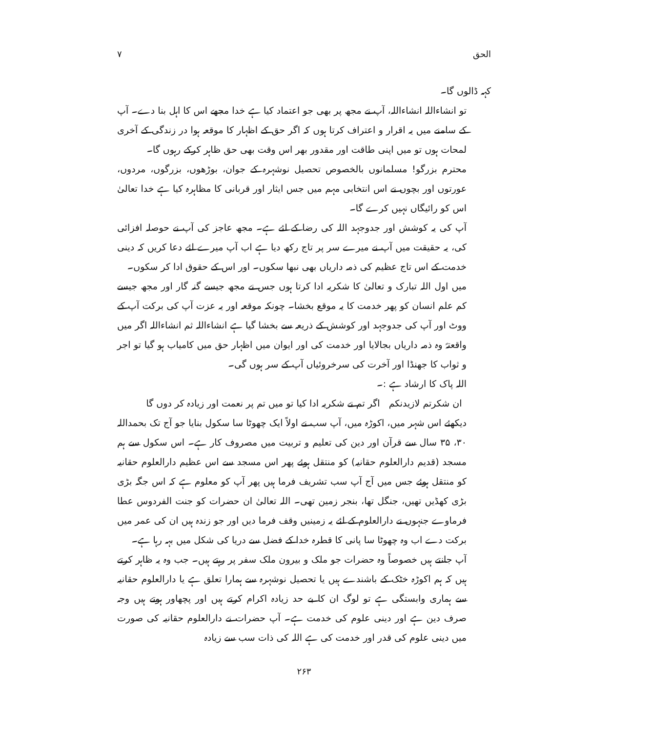الحق ۷
کہہ ڈالوں گا۔
تو انشاءاللہ انشاءاللہ، آپ نے مجھ پر بھی جو اعتماد کیا ہے خدا مجھے اس کا اہل بنا دے۔ آپ کے سامنے میں یہ اقرار و اعتراف کرتا ہوں کہ اگر حق کے اظہار کا موقعہ ہوا در زندگی کے آخری لمحات ہوں تو میں اپنی طاقت اور مقدور بھر اس وقت بھی حق ظاہر کرکے رہوں گا۔
محترم بزرگو! مسلمانوں بالخصوص تحصیل نوشہرہ کے جوان، بوڑھوں، بزرگوں، مردوں، عورتوں اور بچوں نے اس انتخابی مہم میں جس ایثار اور قربانی کا مظاہرہ کیا ہے خدا تعالیٰ اس کو رائیگاں نہیں کرے گا۔
آپ کی یہ کوشش اور جدوجہد اللہ کی رضا کے لئے ہے۔ مجھ عاجز کی آپ نے حوصلہ افزائی کی، یہ حقیقت میں آپ نے میرے سر پر تاج رکھ دیا ہے اب آپ میرے لئے دعا کریں کہ دینی خدمت کے اس تاج عظیم کی ذمہ داریاں بھی نبھا سکوں۔ اور اس کے حقوق ادا کر سکوں۔
میں اول اللہ تبارک و تعالیٰ کا شکریہ ادا کرتا ہوں جس نے مجھ جیسے گنہ گار اور مجھ جیسے کم علم انسان کو پھر خدمت کا یہ موقع بخشا۔ چونکہ موقعہ اور یہ عزت آپ کی برکت آپ کے ووٹ اور آپ کی جدوجہد اور کوشش کے ذریعہ سے بخشا گیا ہے انشاءاللہ ثم انشاءاللہ اگر میں واقعتہً وہ ذمہ داریاں بجالایا اور خدمت کی اور ایوان میں اظہار حق میں کامیاب ہو گیا تو اجر و ثواب کا جھنڈا اور آخرت کی سرخروئیاں آپ کے سر ہوں گی۔
اللہ پاک کا ارشاد ہے :۔
ان شکرتم لازیدنکم اگر تم نے شکریہ ادا کیا تو میں تم پر نعمت اور زیادہ کر دوں گا
دیکھئے اس شہر میں، اکوڑہ میں، آپ سب نے اولاً ایک چھوٹا سا سکول بنایا جو آج تک بحمداللہ ۳۰، ۳۵ سال سے قرآن اور دین کی تعلیم و تربیت میں مصروف کار ہے۔ اس سکول سے ہم مسجد (قدیم دارالعلوم حقانیہ) کو منتقل ہوئے پھر اس مسجد سے اس عظیم دارالعلوم حقانیہ کو منتقل ہوئے جس میں آج آپ سب تشریف فرما ہیں پھر آپ کو معلوم ہے کہ اس جگہ بڑی بڑی کھڈیں تھیں، جنگل تھا، بنجر زمین تھی۔ اللہ تعالیٰ ان حضرات کو جنت الفردوس عطا فرماوے جنہوں نے دارالعلوم کے لئے یہ زمینیں وقف فرما دیں اور جو زندہ ہیں ان کی عمر میں برکت دے اب وہ چھوٹا سا پانی کا قطرہ خدا کے فضل سے دریا کی شکل میں بہہ رہا ہے۔
آپ جانتے ہیں خصوصاً وہ حضرات جو ملک و بیرون ملک سفر پر رہتے ہیں۔ جب وہ یہ ظاہر کرتے ہیں کہ ہم اکوڑہ خٹک کے باشندے ہیں یا تحصیل نوشہرہ سے ہمارا تعلق ہے یا دارالعلوم حقانیہ سے ہماری وابستگی ہے تو لوگ ان کا بے حد زیادہ اکرام کرتے ہیں اور پچھاور ہوتے ہیں وجہ صرف دین ہے اور دینی علوم کی خدمت ہے۔ آپ حضرات نے دارالعلوم حقانیہ کی صورت میں دینی علوم کی قدر اور خدمت کی ہے اللہ کی ذات سب سے زیادہ
۲۶۳